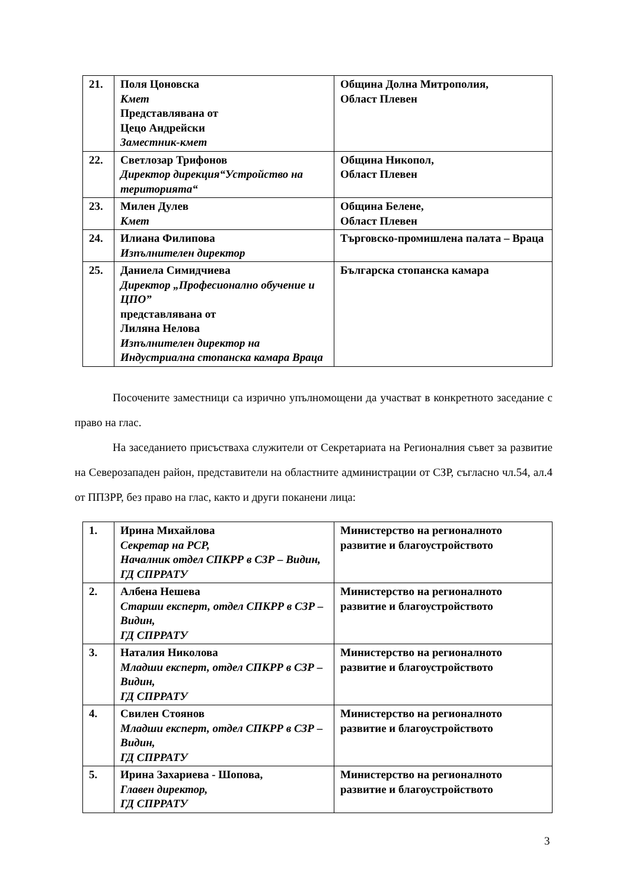| 21. | Поля Цоновска Кмет Представлявана от Цецо Андрейски Заместник-кмет | Община Долна Митрополия, Област Плевен |
| 22. | Светлозар Трифонов Директор дирекция“Устройство на територията“ | Община Никопол, Област Плевен |
| 23. | Милен Дулев Кмет | Община Белене, Област Плевен |
| 24. | Илиана Филипова Изпълнителен директор | Търговско-промишлена палата – Враца |
| 25. | Даниела Симидчиева Директор „Професионално обучение и ЦПО” представлявана от Лиляна Нелова Изпълнителен директор на Индустриална стопанска камара Враца | Българска стопанска камара |
Посочените заместници са изрично упълномощени да участват в конкретното заседание с право на глас.
На заседанието присъстваха служители от Секретариата на Регионалния съвет за развитие на Северозападен район, представители на областните администрации от СЗР, съгласно чл.54, ал.4 от ППЗРР, без право на глас, както и други поканени лица:
| 1. | Ирина Михайлова Секретар на РСР, Началник отдел СПКРР в СЗР – Видин, ГД СПРРАТУ | Министерство на регионалното развитие и благоустройството |
| 2. | Албена Нешева Старши експерт, отдел СПКРР в СЗР – Видин, ГД СПРРАТУ | Министерство на регионалното развитие и благоустройството |
| 3. | Наталия Николова Младши експерт, отдел СПКРР в СЗР – Видин, ГД СПРРАТУ | Министерство на регионалното развитие и благоустройството |
| 4. | Свилен Стоянов Младши експерт, отдел СПКРР в СЗР – Видин, ГД СПРРАТУ | Министерство на регионалното развитие и благоустройството |
| 5. | Ирина Захариева - Шопова, Главен директор, ГД СПРРАТУ | Министерство на регионалното развитие и благоустройството |
3